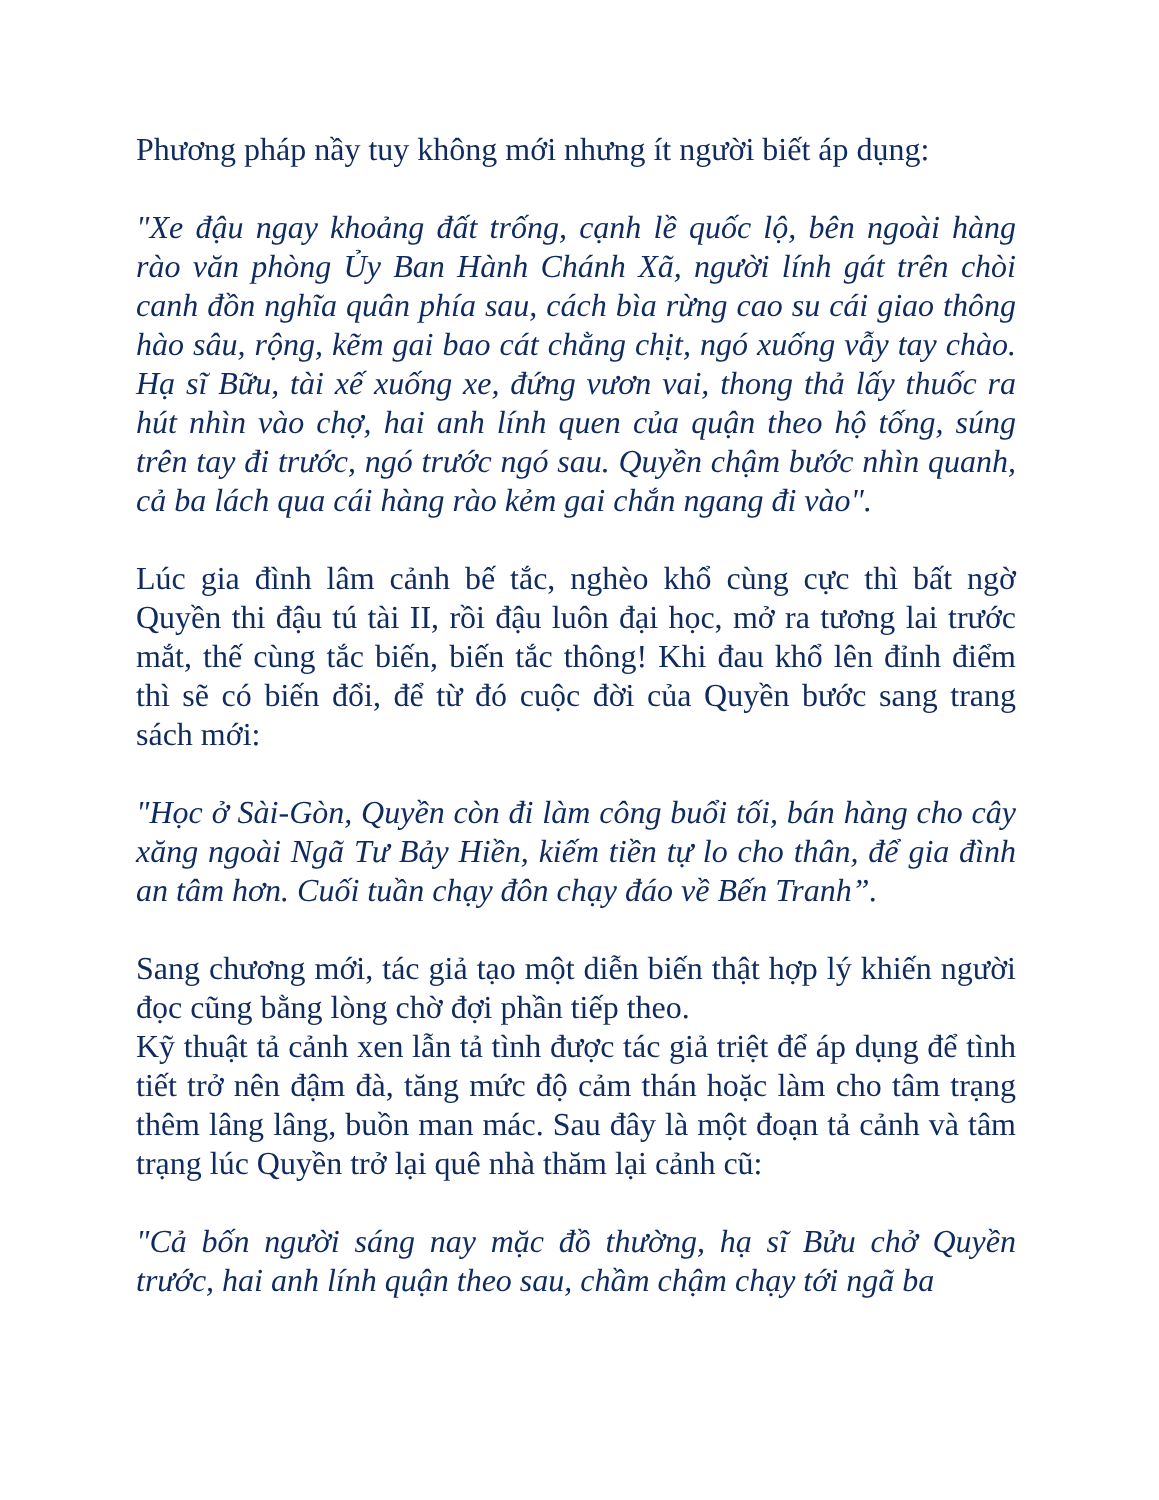Phương pháp nầy tuy không mới nhưng ít người biết áp dụng:
"Xe đậu ngay khoảng đất trống, cạnh lề quốc lộ, bên ngoài hàng rào văn phòng Ủy Ban Hành Chánh Xã, người lính gát trên chòi canh đồn nghĩa quân phía sau, cách bìa rừng cao su cái giao thông hào sâu, rộng, kẽm gai bao cát chằng chịt, ngó xuống vẫy tay chào. Hạ sĩ Bữu, tài xế xuống xe, đứng vươn vai, thong thả lấy thuốc ra hút nhìn vào chợ, hai anh lính quen của quận theo hộ tống, súng trên tay đi trước, ngó trước ngó sau. Quyền chậm bước nhìn quanh, cả ba lách qua cái hàng rào kẻm gai chắn ngang đi vào".
Lúc gia đình lâm cảnh bế tắc, nghèo khổ cùng cực thì bất ngờ Quyền thi đậu tú tài II, rồi đậu luôn đại học, mở ra tương lai trước mắt, thế cùng tắc biến, biến tắc thông! Khi đau khổ lên đỉnh điểm thì sẽ có biến đổi, để từ đó cuộc đời của Quyền bước sang trang sách mới:
"Học ở Sài-Gòn, Quyền còn đi làm công buổi tối, bán hàng cho cây xăng ngoài Ngã Tư Bảy Hiền, kiếm tiền tự lo cho thân, để gia đình an tâm hơn. Cuối tuần chạy đôn chạy đáo về Bến Tranh”.
Sang chương mới, tác giả tạo một diễn biến thật hợp lý khiến người đọc cũng bằng lòng chờ đợi phần tiếp theo.
Kỹ thuật tả cảnh xen lẫn tả tình được tác giả triệt để áp dụng để tình tiết trở nên đậm đà, tăng mức độ cảm thán hoặc làm cho tâm trạng thêm lâng lâng, buồn man mác. Sau đây là một đoạn tả cảnh và tâm trạng lúc Quyền trở lại quê nhà thăm lại cảnh cũ:
"Cả bốn người sáng nay mặc đồ thường, hạ sĩ Bửu chở Quyền trước, hai anh lính quận theo sau, chầm chậm chạy tới ngã ba